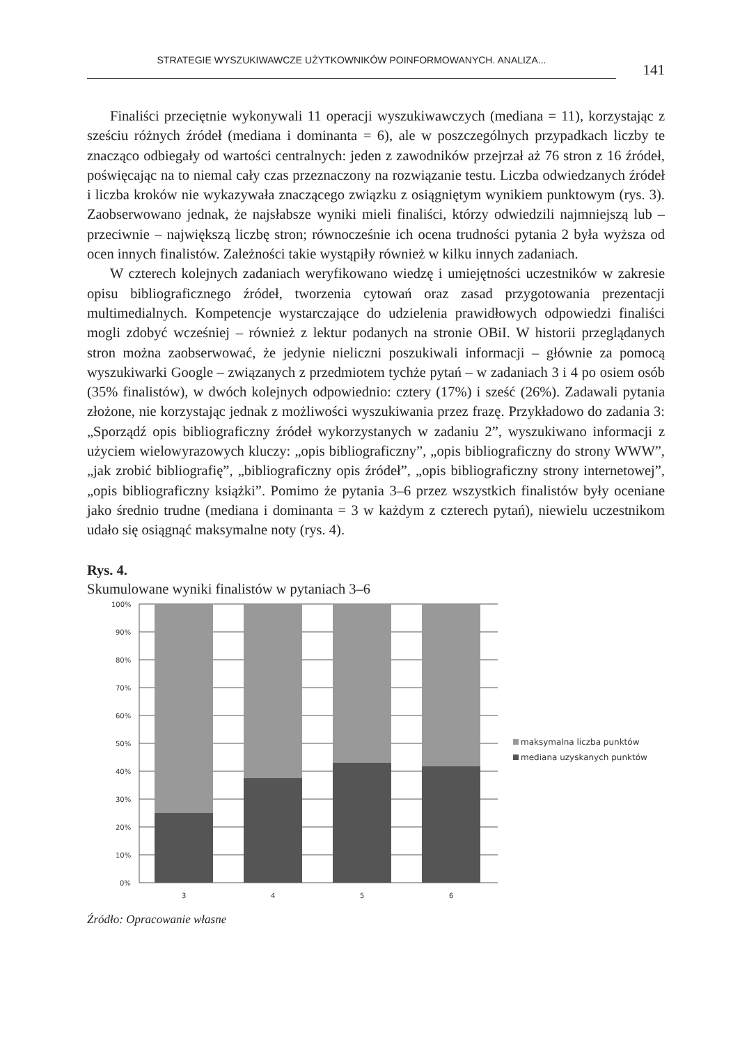STRATEGIE WYSZUKIWAWCZE UŻYTKOWNIKÓW POINFORMOWANYCH. ANALIZA...
141
Finaliści przeciętnie wykonywali 11 operacji wyszukiwawczych (mediana = 11), korzystając z sześciu różnych źródeł (mediana i dominanta = 6), ale w poszczególnych przypadkach liczby te znacząco odbiegały od wartości centralnych: jeden z zawodników przejrzał aż 76 stron z 16 źródeł, poświęcając na to niemal cały czas przeznaczony na rozwiązanie testu. Liczba odwiedzanych źródeł i liczba kroków nie wykazywała znaczącego związku z osiągniętym wynikiem punktowym (rys. 3). Zaobserwowano jednak, że najsłabsze wyniki mieli finaliści, którzy odwiedzili najmniejszą lub – przeciwnie – największą liczbę stron; równocześnie ich ocena trudności pytania 2 była wyższa od ocen innych finalistów. Zależności takie wystąpiły również w kilku innych zadaniach.
W czterech kolejnych zadaniach weryfikowano wiedzę i umiejętności uczestników w zakresie opisu bibliograficznego źródeł, tworzenia cytowań oraz zasad przygotowania prezentacji multimedialnych. Kompetencje wystarczające do udzielenia prawidłowych odpowiedzi finaliści mogli zdobyć wcześniej – również z lektur podanych na stronie OBiI. W historii przeglądanych stron można zaobserwować, że jedynie nieliczni poszukiwali informacji – głównie za pomocą wyszukiwarki Google – związanych z przedmiotem tychże pytań – w zadaniach 3 i 4 po osiem osób (35% finalistów), w dwóch kolejnych odpowiednio: cztery (17%) i sześć (26%). Zadawali pytania złożone, nie korzystając jednak z możliwości wyszukiwania przez frazę. Przykładowo do zadania 3: „Sporządź opis bibliograficzny źródeł wykorzystanych w zadaniu 2”, wyszukiwano informacji z użyciem wielowyrazowych kluczy: „opis bibliograficzny”, „opis bibliograficzny do strony WWW”, „jak zrobić bibliografię”, „bibliograficzny opis źródeł”, „opis bibliograficzny strony internetowej”, „opis bibliograficzny książki”. Pomimo że pytania 3–6 przez wszystkich finalistów były oceniane jako średnio trudne (mediana i dominanta = 3 w każdym z czterech pytań), niewielu uczestnikom udało się osiągnąć maksymalne noty (rys. 4).
Rys. 4.
Skumulowane wyniki finalistów w pytaniach 3–6
100%
90%
80%
70%
60%
50%
40%
30%
20%
10%
0%
3
4
5
6
maksymalna liczba punktów
mediana uzyskanych punktów
Źródło: Opracowanie własne